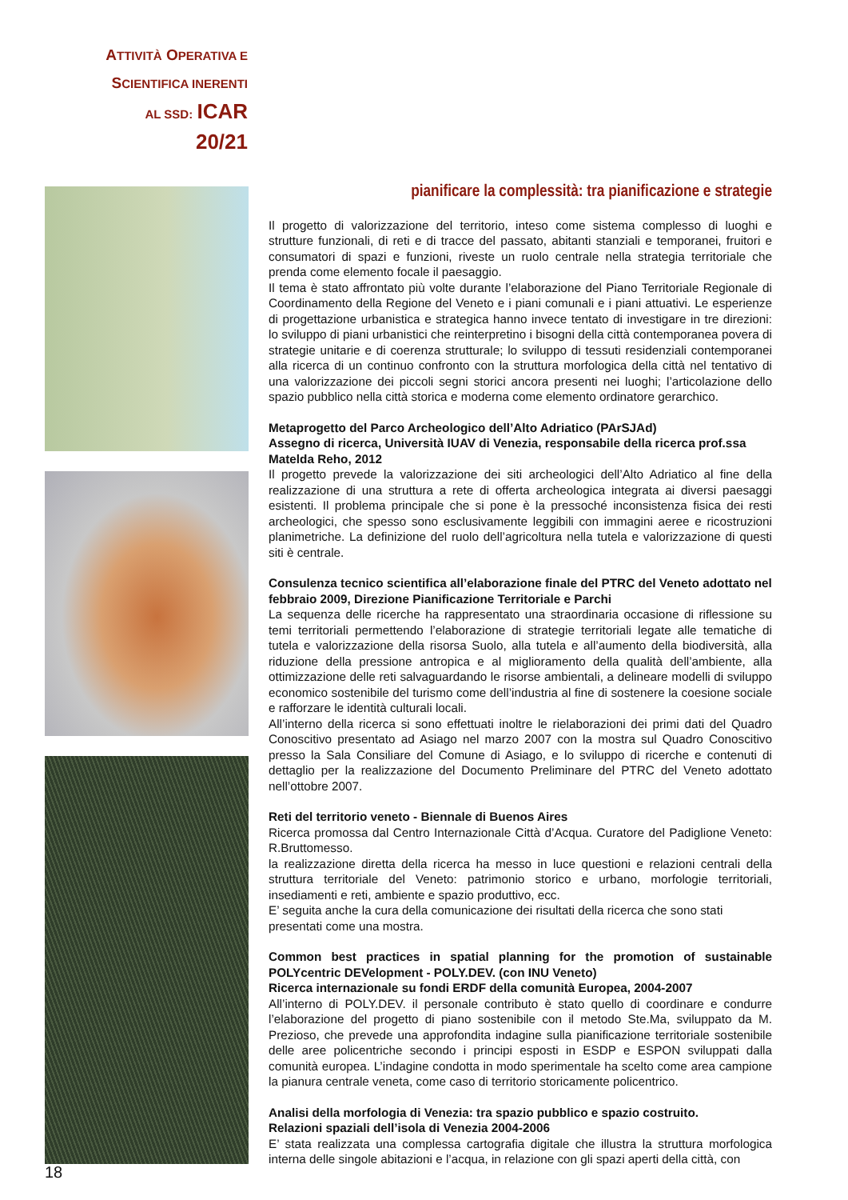ATTIVITÀ OPERATIVA E
SCIENTIFICA INERENTI
AL SSD: ICAR 20/21
pianificare la complessità: tra pianificazione e strategie
Il progetto di valorizzazione del territorio, inteso come sistema complesso di luoghi e strutture funzionali, di reti e di tracce del passato, abitanti stanziali e temporanei, fruitori e consumatori di spazi e funzioni, riveste un ruolo centrale nella strategia territoriale che prenda come elemento focale il paesaggio.
Il tema è stato affrontato più volte durante l’elaborazione del Piano Territoriale Regionale di Coordinamento della Regione del Veneto e i piani comunali e i piani attuativi. Le esperienze di progettazione urbanistica e strategica hanno invece tentato di investigare in tre direzioni: lo sviluppo di piani urbanistici che reinterpretino i bisogni della città contemporanea povera di strategie unitarie e di coerenza strutturale; lo sviluppo di tessuti residenziali contemporanei alla ricerca di un continuo confronto con la struttura morfologica della città nel tentativo di una valorizzazione dei piccoli segni storici ancora presenti nei luoghi; l’articolazione dello spazio pubblico nella città storica e moderna come elemento ordinatore gerarchico.
Metaprogetto del Parco Archeologico dell’Alto Adriatico (PArSJAd)
Assegno di ricerca, Università IUAV di Venezia, responsabile della ricerca prof.ssa Matelda Reho, 2012
Il progetto prevede la valorizzazione dei siti archeologici dell’Alto Adriatico al fine della realizzazione di una struttura a rete di offerta archeologica integrata ai diversi paesaggi esistenti. Il problema principale che si pone è la pressoché inconsistenza fisica dei resti archeologici, che spesso sono esclusivamente leggibili con immagini aeree e ricostruzioni planimetriche. La definizione del ruolo dell’agricoltura nella tutela e valorizzazione di questi siti è centrale.
Consulenza tecnico scientifica all’elaborazione finale del PTRC del Veneto adottato nel febbraio 2009, Direzione Pianificazione Territoriale e Parchi
La sequenza delle ricerche ha rappresentato una straordinaria occasione di riflessione su temi territoriali permettendo l’elaborazione di strategie territoriali legate alle tematiche di tutela e valorizzazione della risorsa Suolo, alla tutela e all’aumento della biodiversità, alla riduzione della pressione antropica e al miglioramento della qualità dell’ambiente, alla ottimizzazione delle reti salvaguardando le risorse ambientali, a delineare modelli di sviluppo economico sostenibile del turismo come dell’industria al fine di sostenere la coesione sociale e rafforzare le identità culturali locali.
All’interno della ricerca si sono effettuati inoltre le rielaborazioni dei primi dati del Quadro Conoscitivo presentato ad Asiago nel marzo 2007 con la mostra sul Quadro Conoscitivo presso la Sala Consiliare del Comune di Asiago, e lo sviluppo di ricerche e contenuti di dettaglio per la realizzazione del Documento Preliminare del PTRC del Veneto adottato nell’ottobre 2007.
Reti del territorio veneto - Biennale di Buenos Aires
Ricerca promossa dal Centro Internazionale Città d’Acqua. Curatore del Padiglione Veneto: R.Bruttomesso.
la realizzazione diretta della ricerca ha messo in luce questioni e relazioni centrali della struttura territoriale del Veneto: patrimonio storico e urbano, morfologie territoriali, insediamenti e reti, ambiente e spazio produttivo, ecc.
E’ seguita anche la cura della comunicazione dei risultati della ricerca che sono stati presentati come una mostra.
Common best practices in spatial planning for the promotion of sustainable POLYcentric DEVelopment - POLY.DEV. (con INU Veneto)
Ricerca internazionale su fondi ERDF della comunità Europea, 2004-2007
All’interno di POLY.DEV. il personale contributo è stato quello di coordinare e condurre l’elaborazione del progetto di piano sostenibile con il metodo Ste.Ma, sviluppato da M. Prezioso, che prevede una approfondita indagine sulla pianificazione territoriale sostenibile delle aree policentriche secondo i principi esposti in ESDP e ESPON sviluppati dalla comunità europea. L’indagine condotta in modo sperimentale ha scelto come area campione la pianura centrale veneta, come caso di territorio storicamente policentrico.
Analisi della morfologia di Venezia: tra spazio pubblico e spazio costruito.
Relazioni spaziali dell’isola di Venezia 2004-2006
E’ stata realizzata una complessa cartografia digitale che illustra la struttura morfologica interna delle singole abitazioni e l’acqua, in relazione con gli spazi aperti della città, con
18